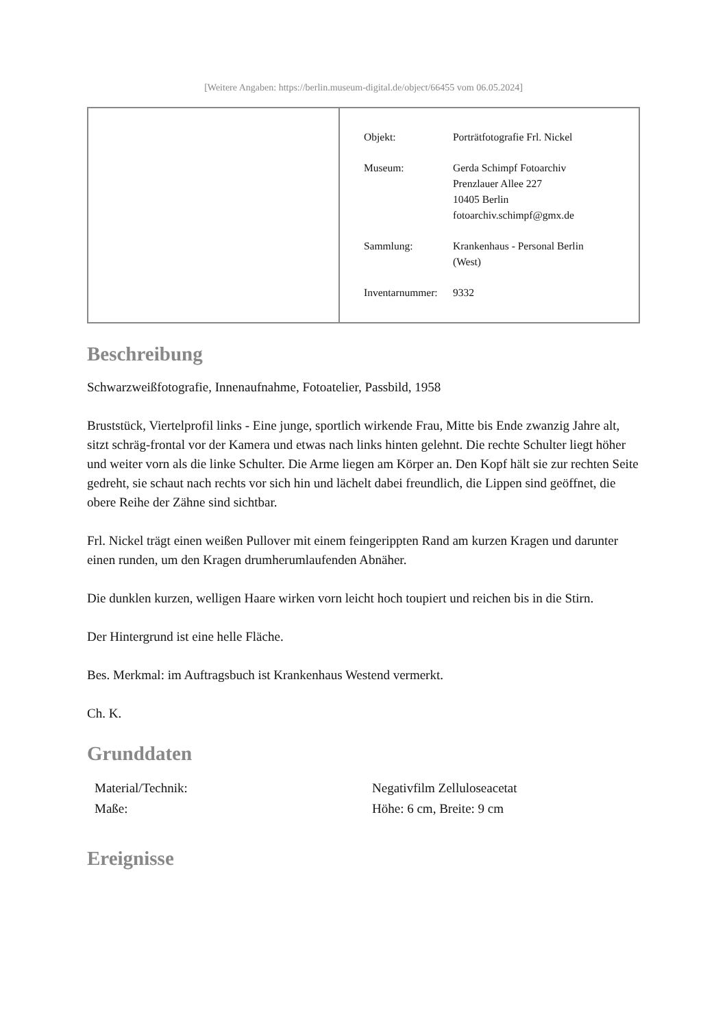[Weitere Angaben: https://berlin.museum-digital.de/object/66455 vom 06.05.2024]
| Objekt: | Porträtfotografie Frl. Nickel |
| Museum: | Gerda Schimpf Fotoarchiv Prenzlauer Allee 227 10405 Berlin fotoarchiv.schimpf@gmx.de |
| Sammlung: | Krankenhaus - Personal Berlin (West) |
| Inventarnummer: | 9332 |
Beschreibung
Schwarzweißfotografie, Innenaufnahme, Fotoatelier, Passbild, 1958
Bruststück, Viertelprofil links - Eine junge, sportlich wirkende Frau, Mitte bis Ende zwanzig Jahre alt, sitzt schräg-frontal vor der Kamera und etwas nach links hinten gelehnt. Die rechte Schulter liegt höher und weiter vorn als die linke Schulter. Die Arme liegen am Körper an. Den Kopf hält sie zur rechten Seite gedreht, sie schaut nach rechts vor sich hin und lächelt dabei freundlich, die Lippen sind geöffnet, die obere Reihe der Zähne sind sichtbar.
Frl. Nickel trägt einen weißen Pullover mit einem feingerippten Rand am kurzen Kragen und darunter einen runden, um den Kragen drumherumlaufenden Abnäher.
Die dunklen kurzen, welligen Haare wirken vorn leicht hoch toupiert und reichen bis in die Stirn.
Der Hintergrund ist eine helle Fläche.
Bes. Merkmal: im Auftragsbuch ist Krankenhaus Westend vermerkt.
Ch. K.
Grunddaten
| Material/Technik: | Negativfilm Zelluloseacetat |
| Maße: | Höhe: 6 cm, Breite: 9 cm |
Ereignisse